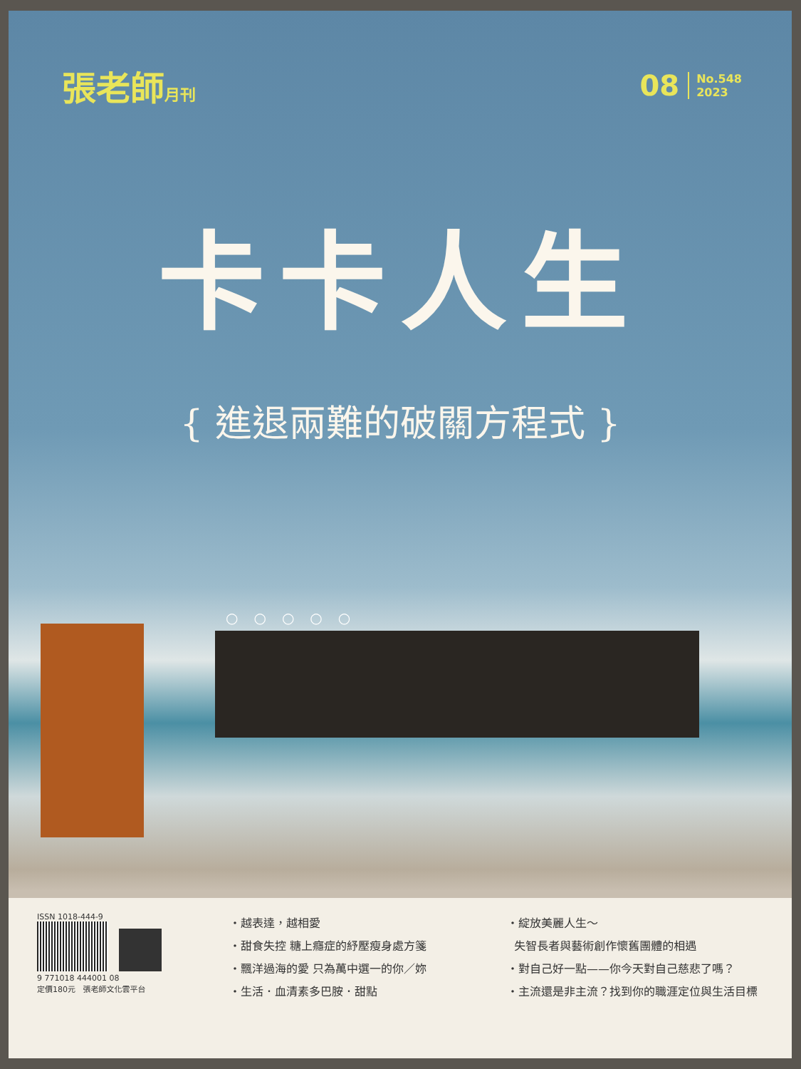張老師月刊
08 No.548
2023
卡卡人生
{ 進退兩難的破關方程式 }
○○○○○
ISSN 1018-444-9
9 771018 444001 08
定價180元 張老師文化雲平台
・越表達，越相愛
・甜食失控 糖上癮症的紓壓瘦身處方箋
・飄洋過海的愛 只為萬中選一的你／妳
・生活．血清素多巴胺．甜點
・綻放美麗人生～
失智長者與藝術創作懷舊團體的相遇
・對自己好一點——你今天對自己慈悲了嗎？
・主流還是非主流？找到你的職涯定位與生活目標